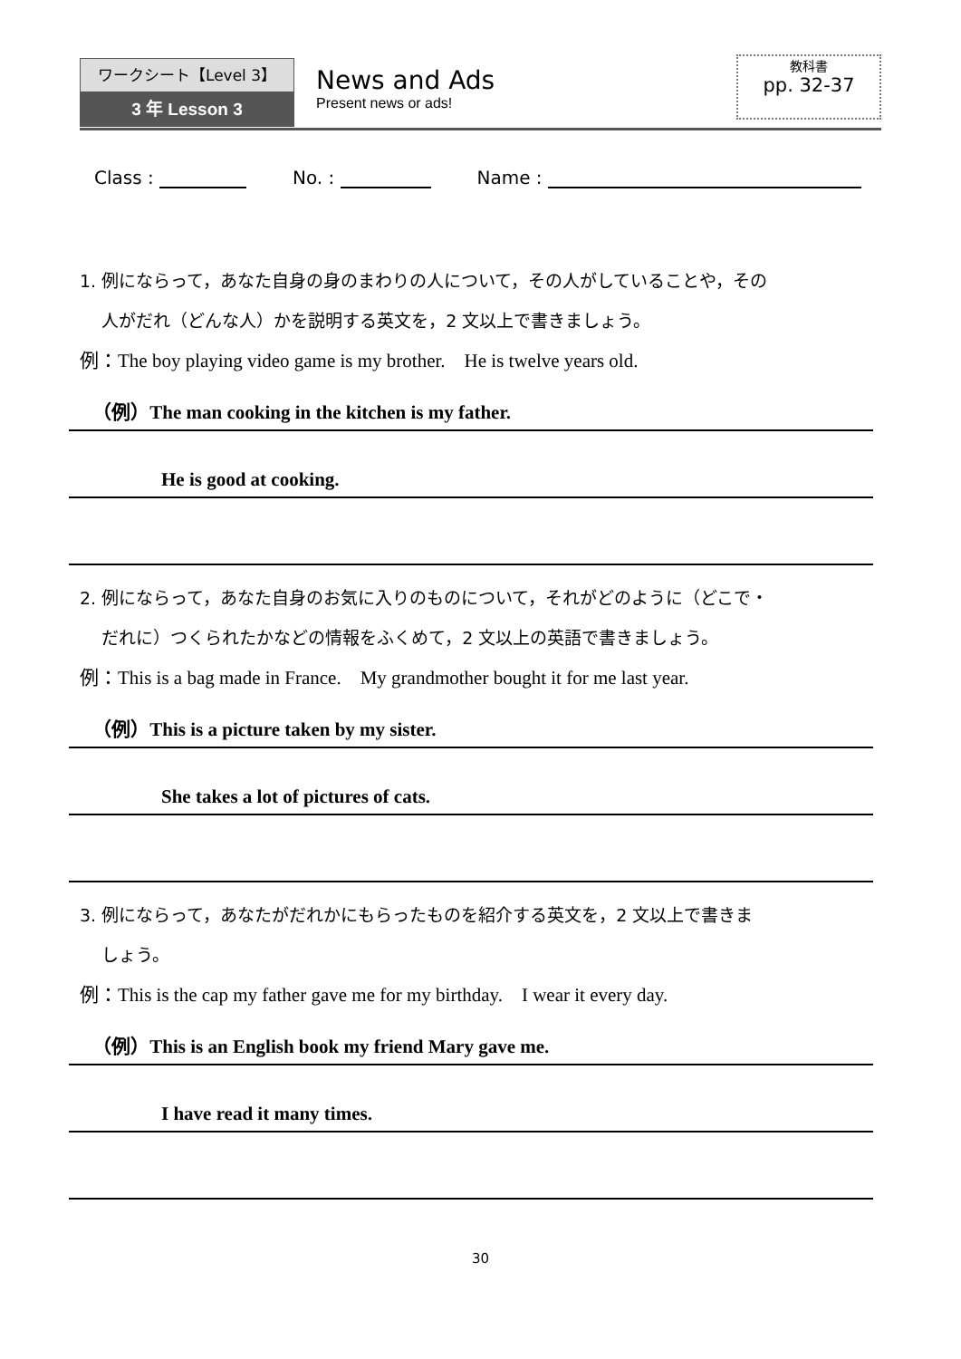ワークシート【Level 3】
3 年 Lesson 3
News and Ads
Present news or ads!
教科書
pp. 32-37
Class : No. : Name :
1. 例にならって，あなた自身の身のまわりの人について，その人がしていることや，その
人がだれ（どんな人）かを説明する英文を，2 文以上で書きましょう。
例：The boy playing video game is my brother.　He is twelve years old.
（例）The man cooking in the kitchen is my father.
He is good at cooking.
2. 例にならって，あなた自身のお気に入りのものについて，それがどのように（どこで・
だれに）つくられたかなどの情報をふくめて，2 文以上の英語で書きましょう。
例：This is a bag made in France.　My grandmother bought it for me last year.
（例）This is a picture taken by my sister.
She takes a lot of pictures of cats.
3. 例にならって，あなたがだれかにもらったものを紹介する英文を，2 文以上で書きま
しょう。
例：This is the cap my father gave me for my birthday.　I wear it every day.
（例）This is an English book my friend Mary gave me.
I have read it many times.
30